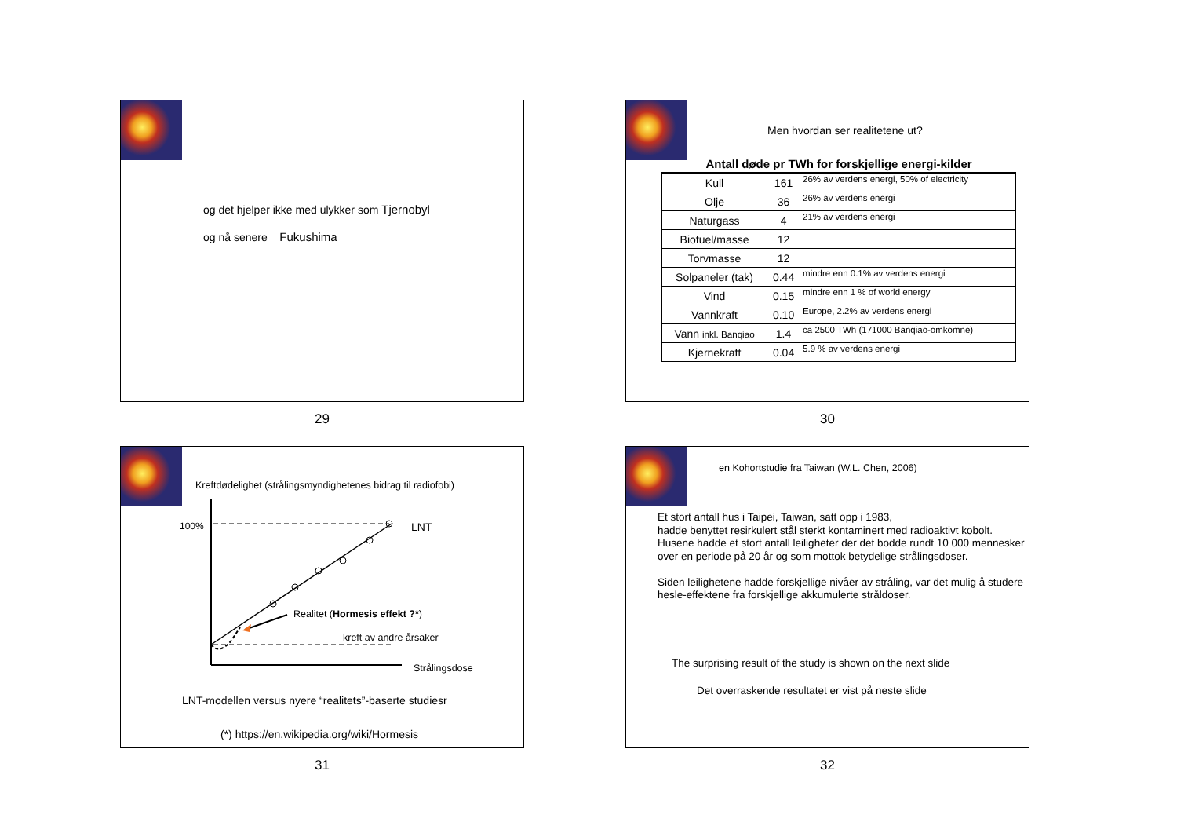og det hjelper ikke med ulykker som Tjernobyl
og nå senere Fukushima
29
Men hvordan ser realitetene ut?
| Antall døde pr TWh for forskjellige energi-kilder | | |
| --- | --- | --- |
| Kull | 161 | 26% av verdens energi, 50% of electricity |
| Olje | 36 | 26% av verdens energi |
| Naturgass | 4 | 21% av verdens energi |
| Biofuel/masse | 12 | |
| Torvmasse | 12 | |
| Solpaneler (tak) | 0.44 | mindre enn 0.1% av verdens energi |
| Vind | 0.15 | mindre enn 1 % of world energy |
| Vannkraft | 0.10 | Europe, 2.2% av verdens energi |
| Vann inkl. Banqiao | 1.4 | ca 2500 TWh (171000 Banqiao-omkomne) |
| Kjernekraft | 0.04 | 5.9 % av verdens energi |
30
Kreftdødelighet (strålingsmyndighetenes bidrag til radiofobi)
100% LNT
Realitet (Hormesis effekt ?*)
kreft av andre årsaker
Strålingsdose
LNT-modellen versus nyere “realitets”-baserte studiesr
(*) https://en.wikipedia.org/wiki/Hormesis
31
en Kohortstudie fra Taiwan (W.L. Chen, 2006)
Et stort antall hus i Taipei, Taiwan, satt opp i 1983,
hadde benyttet resirkulert stål sterkt kontaminert med radioaktivt kobolt. Husene hadde et stort antall leiligheter der det bodde rundt 10 000 mennesker over en periode på 20 år og som mottok betydelige strålingsdoser.
Siden leilighetene hadde forskjellige nivåer av stråling, var det mulig å studere hesle-effektene fra forskjellige akkumulerte stråldoser.
The surprising result of the study is shown on the next slide
Det overraskende resultatet er vist på neste slide
32